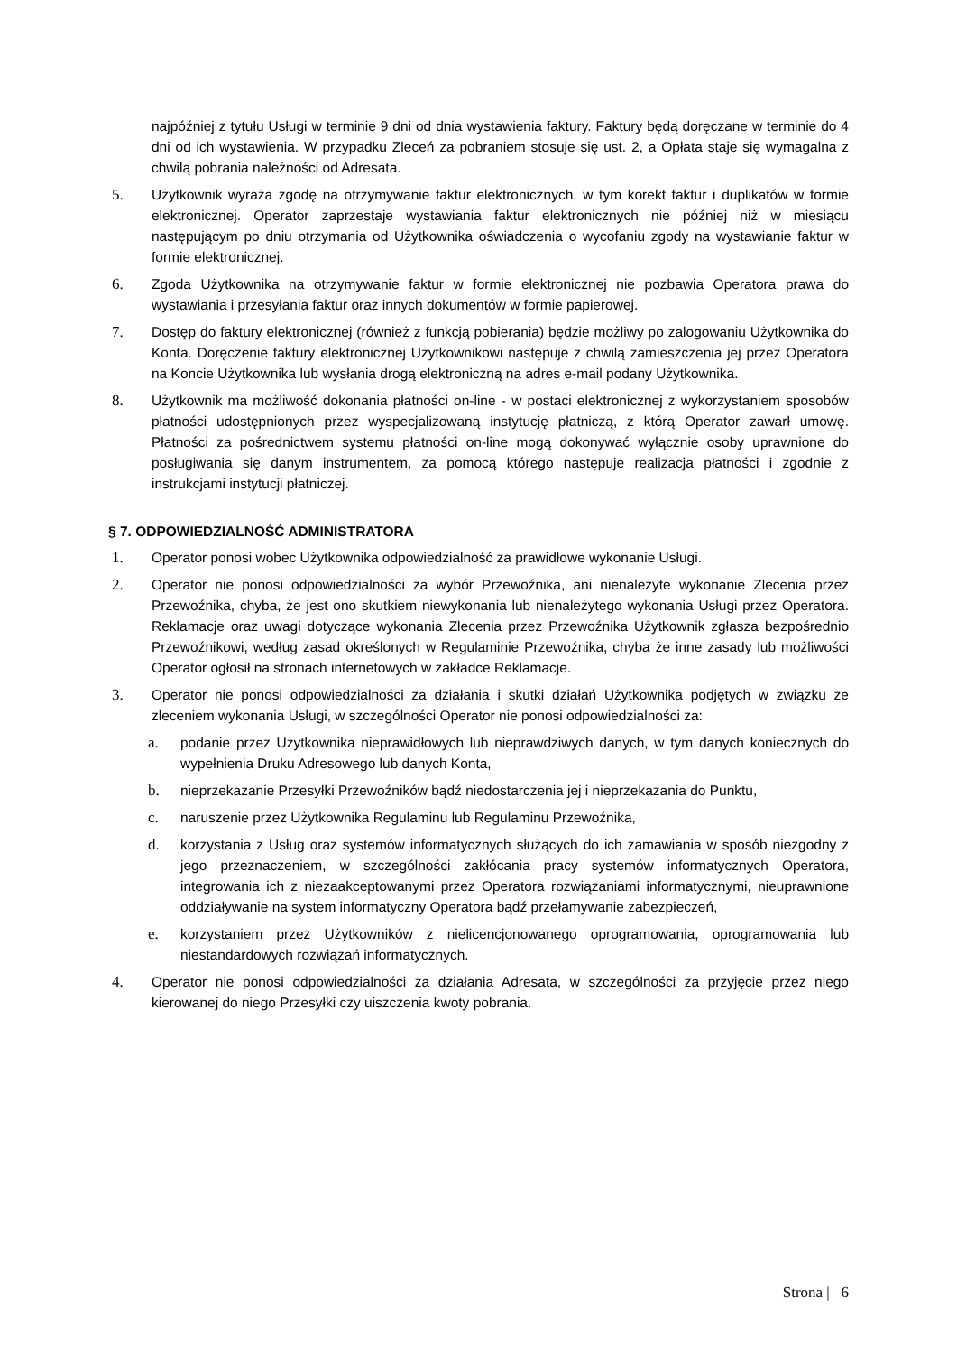najpóźniej z tytułu Usługi w terminie 9 dni od dnia wystawienia faktury. Faktury będą doręczane w terminie do 4 dni od ich wystawienia. W przypadku Zleceń za pobraniem stosuje się ust. 2, a Opłata staje się wymagalna z chwilą pobrania należności od Adresata.
5. Użytkownik wyraża zgodę na otrzymywanie faktur elektronicznych, w tym korekt faktur i duplikatów w formie elektronicznej. Operator zaprzestaje wystawiania faktur elektronicznych nie później niż w miesiącu następującym po dniu otrzymania od Użytkownika oświadczenia o wycofaniu zgody na wystawianie faktur w formie elektronicznej.
6. Zgoda Użytkownika na otrzymywanie faktur w formie elektronicznej nie pozbawia Operatora prawa do wystawiania i przesyłania faktur oraz innych dokumentów w formie papierowej.
7. Dostęp do faktury elektronicznej (również z funkcją pobierania) będzie możliwy po zalogowaniu Użytkownika do Konta. Doręczenie faktury elektronicznej Użytkownikowi następuje z chwilą zamieszczenia jej przez Operatora na Koncie Użytkownika lub wysłania drogą elektroniczną na adres e-mail podany Użytkownika.
8. Użytkownik ma możliwość dokonania płatności on-line - w postaci elektronicznej z wykorzystaniem sposobów płatności udostępnionych przez wyspecjalizowaną instytucję płatniczą, z którą Operator zawarł umowę. Płatności za pośrednictwem systemu płatności on-line mogą dokonywać wyłącznie osoby uprawnione do posługiwania się danym instrumentem, za pomocą którego następuje realizacja płatności i zgodnie z instrukcjami instytucji płatniczej.
§ 7. ODPOWIEDZIALNOŚĆ ADMINISTRATORA
1. Operator ponosi wobec Użytkownika odpowiedzialność za prawidłowe wykonanie Usługi.
2. Operator nie ponosi odpowiedzialności za wybór Przewoźnika, ani nienależyte wykonanie Zlecenia przez Przewoźnika, chyba, że jest ono skutkiem niewykonania lub nienależytego wykonania Usługi przez Operatora. Reklamacje oraz uwagi dotyczące wykonania Zlecenia przez Przewoźnika Użytkownik zgłasza bezpośrednio Przewoźnikowi, według zasad określonych w Regulaminie Przewoźnika, chyba że inne zasady lub możliwości Operator ogłosił na stronach internetowych w zakładce Reklamacje.
3. Operator nie ponosi odpowiedzialności za działania i skutki działań Użytkownika podjętych w związku ze zleceniem wykonania Usługi, w szczególności Operator nie ponosi odpowiedzialności za:
a. podanie przez Użytkownika nieprawidłowych lub nieprawdziwych danych, w tym danych koniecznych do wypełnienia Druku Adresowego lub danych Konta,
b. nieprzekazanie Przesyłki Przewoźników bądź niedostarczenia jej i nieprzekazania do Punktu,
c. naruszenie przez Użytkownika Regulaminu lub Regulaminu Przewoźnika,
d. korzystania z Usług oraz systemów informatycznych służących do ich zamawiania w sposób niezgodny z jego przeznaczeniem, w szczególności zakłócania pracy systemów informatycznych Operatora, integrowania ich z niezaakceptowanymi przez Operatora rozwiązaniami informatycznymi, nieuprawnione oddziaływanie na system informatyczny Operatora bądź przełamywanie zabezpieczeń,
e. korzystaniem przez Użytkowników z nielicencjonowanego oprogramowania, oprogramowania lub niestandardowych rozwiązań informatycznych.
4. Operator nie ponosi odpowiedzialności za działania Adresata, w szczególności za przyjęcie przez niego kierowanej do niego Przesyłki czy uiszczenia kwoty pobrania.
Strona | 6